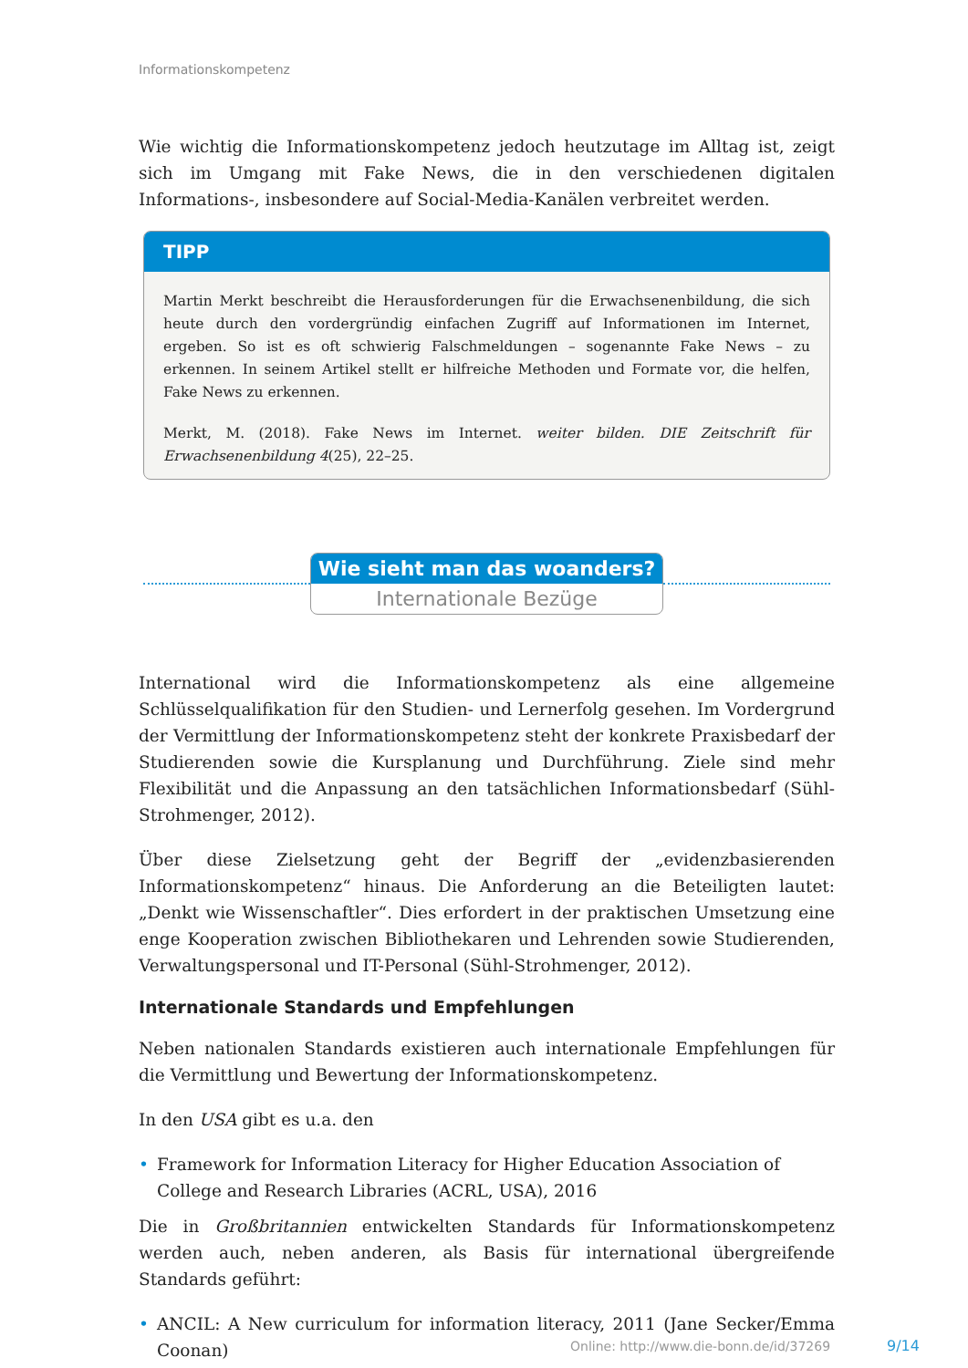Informationskompetenz
Wie wichtig die Informationskompetenz jedoch heutzutage im Alltag ist, zeigt sich im Umgang mit Fake News, die in den verschiedenen digitalen Informations-, insbesondere auf Social-Media-Kanälen verbreitet werden.
TIPP
Martin Merkt beschreibt die Herausforderungen für die Erwachsenenbildung, die sich heute durch den vordergründig einfachen Zugriff auf Informationen im Internet, ergeben. So ist es oft schwierig Falschmeldungen – sogenannte Fake News – zu erkennen. In seinem Artikel stellt er hilfreiche Methoden und Formate vor, die helfen, Fake News zu erkennen.
Merkt, M. (2018). Fake News im Internet. weiter bilden. DIE Zeitschrift für Erwachsenenbildung 4(25), 22–25.
Wie sieht man das woanders?
Internationale Bezüge
International wird die Informationskompetenz als eine allgemeine Schlüsselqualifikation für den Studien- und Lernerfolg gesehen. Im Vordergrund der Vermittlung der Informationskompetenz steht der konkrete Praxisbedarf der Studierenden sowie die Kursplanung und Durchführung. Ziele sind mehr Flexibilität und die Anpassung an den tatsächlichen Informationsbedarf (Sühl-Strohmenger, 2012).
Über diese Zielsetzung geht der Begriff der „evidenzbasierenden Informationskompetenz“ hinaus. Die Anforderung an die Beteiligten lautet: „Denkt wie Wissenschaftler“. Dies erfordert in der praktischen Umsetzung eine enge Kooperation zwischen Bibliothekaren und Lehrenden sowie Studierenden, Verwaltungspersonal und IT-Personal (Sühl-Strohmenger, 2012).
Internationale Standards und Empfehlungen
Neben nationalen Standards existieren auch internationale Empfehlungen für die Vermittlung und Bewertung der Informationskompetenz.
In den USA gibt es u.a. den
• Framework for Information Literacy for Higher Education Association of College and Research Libraries (ACRL, USA), 2016
Die in Großbritannien entwickelten Standards für Informationskompetenz werden auch, neben anderen, als Basis für international übergreifende Standards geführt:
• ANCIL: A New curriculum for information literacy, 2011 (Jane Secker/Emma Coonan)
Online: http://www.die-bonn.de/id/37269
9/14